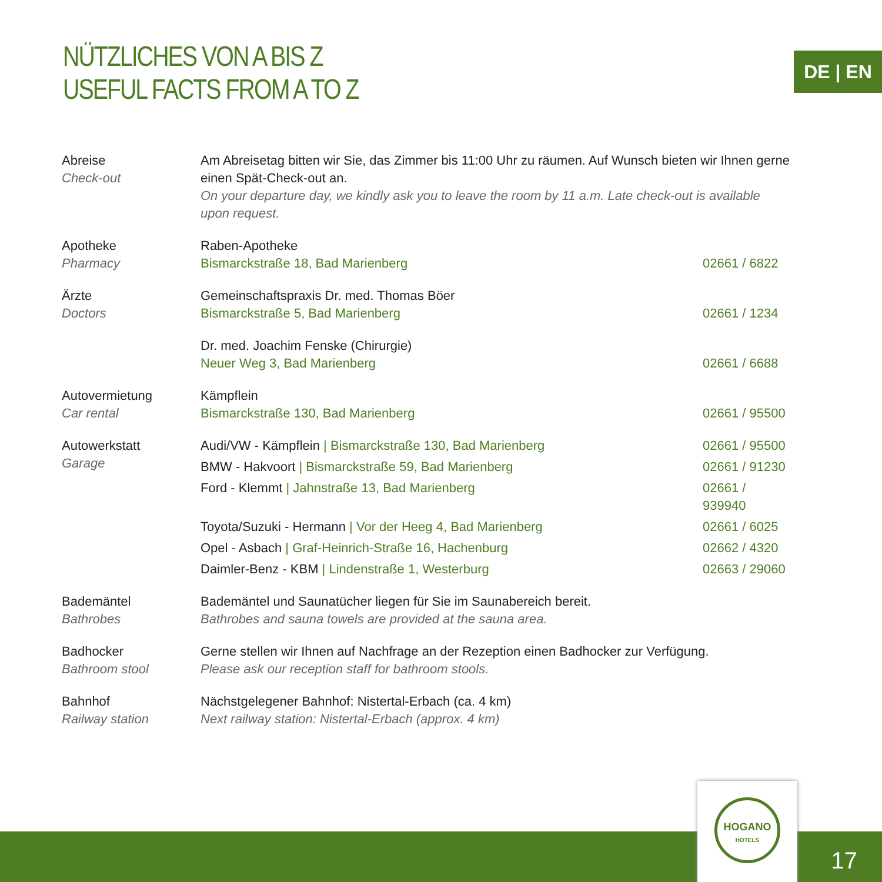NÜTZLICHES VON A BIS Z
USEFUL FACTS FROM A TO Z
DE | EN
| Abreise Check-out | Am Abreisetag bitten wir Sie, das Zimmer bis 11:00 Uhr zu räumen. Auf Wunsch bieten wir Ihnen gerne einen Spät-Check-out an. On your departure day, we kindly ask you to leave the room by 11 a.m. Late check-out is available upon request. | |
| Apotheke Pharmacy | Raben-Apotheke Bismarckstraße 18, Bad Marienberg | 02661 / 6822 |
| Ärzte Doctors | Gemeinschaftspraxis Dr. med. Thomas Böer Bismarckstraße 5, Bad Marienberg | 02661 / 1234 |
| | Dr. med. Joachim Fenske (Chirurgie) Neuer Weg 3, Bad Marienberg | 02661 / 6688 |
| Autovermietung Car rental | Kämpflein Bismarckstraße 130, Bad Marienberg | 02661 / 95500 |
| Autowerkstatt Garage | Audi/VW - Kämpflein / Bismarckstraße 130, Bad Marienberg | 02661 / 95500 |
| | BMW - Hakvoort / Bismarckstraße 59, Bad Marienberg | 02661 / 91230 |
| | Ford - Klemmt / Jahnstraße 13, Bad Marienberg | 02661 / 939940 |
| | Toyota/Suzuki - Hermann / Vor der Heeg 4, Bad Marienberg | 02661 / 6025 |
| | Opel - Asbach / Graf-Heinrich-Straße 16, Hachenburg | 02662 / 4320 |
| | Daimler-Benz - KBM / Lindenstraße 1, Westerburg | 02663 / 29060 |
| Bademäntel Bathrobes | Bademäntel und Saunatücher liegen für Sie im Saunabereich bereit. Bathrobes and sauna towels are provided at the sauna area. | |
| Badhocker Bathroom stool | Gerne stellen wir Ihnen auf Nachfrage an der Rezeption einen Badhocker zur Verfügung. Please ask our reception staff for bathroom stools. | |
| Bahnhof Railway station | Nächstgelegener Bahnhof: Nistertal-Erbach (ca. 4 km) Next railway station: Nistertal-Erbach (approx. 4 km) | |
HOGANO
HOTELS
17